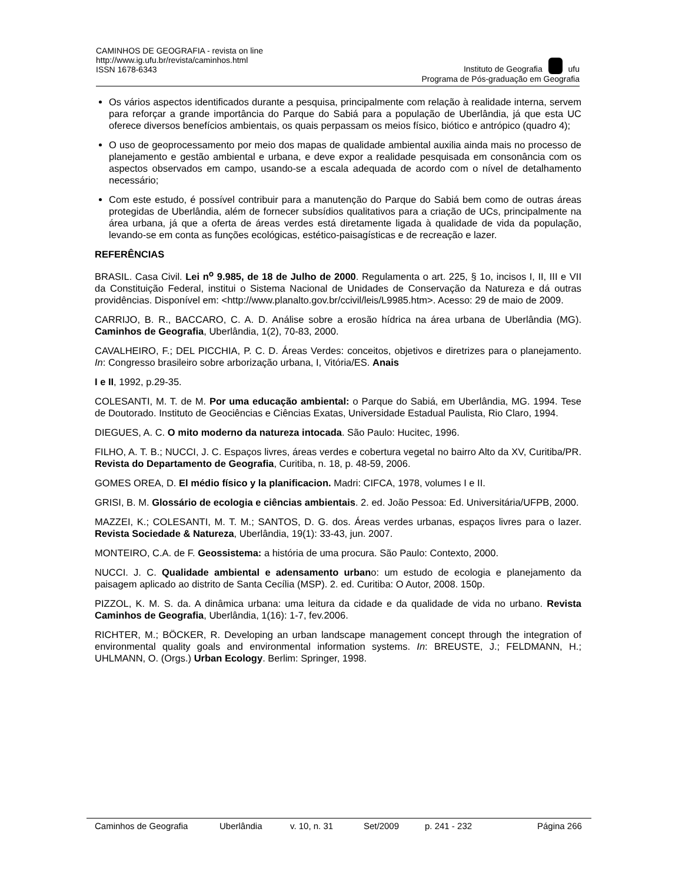CAMINHOS DE GEOGRAFIA - revista on line
http://www.ig.ufu.br/revista/caminhos.html
ISSN 1678-6343
Instituto de Geografia ufu
Programa de Pós-graduação em Geografia
Os vários aspectos identificados durante a pesquisa, principalmente com relação à realidade interna, servem para reforçar a grande importância do Parque do Sabiá para a população de Uberlândia, já que esta UC oferece diversos benefícios ambientais, os quais perpassam os meios físico, biótico e antrópico (quadro 4);
O uso de geoprocessamento por meio dos mapas de qualidade ambiental auxilia ainda mais no processo de planejamento e gestão ambiental e urbana, e deve expor a realidade pesquisada em consonância com os aspectos observados em campo, usando-se a escala adequada de acordo com o nível de detalhamento necessário;
Com este estudo, é possível contribuir para a manutenção do Parque do Sabiá bem como de outras áreas protegidas de Uberlândia, além de fornecer subsídios qualitativos para a criação de UCs, principalmente na área urbana, já que a oferta de áreas verdes está diretamente ligada à qualidade de vida da população, levando-se em conta as funções ecológicas, estético-paisagísticas e de recreação e lazer.
REFERÊNCIAS
BRASIL. Casa Civil. Lei n<sup>o</sup> 9.985, de 18 de Julho de 2000. Regulamenta o art. 225, § 1o, incisos I, II, III e VII da Constituição Federal, institui o Sistema Nacional de Unidades de Conservação da Natureza e dá outras providências. Disponível em: <http://www.planalto.gov.br/ccivil/leis/L9985.htm>. Acesso: 29 de maio de 2009.
CARRIJO, B. R., BACCARO, C. A. D. Análise sobre a erosão hídrica na área urbana de Uberlândia (MG). Caminhos de Geografia, Uberlândia, 1(2), 70-83, 2000.
CAVALHEIRO, F.; DEL PICCHIA, P. C. D. Áreas Verdes: conceitos, objetivos e diretrizes para o planejamento. In: Congresso brasileiro sobre arborização urbana, I, Vitória/ES. Anais
I e II, 1992, p.29-35.
COLESANTI, M. T. de M. Por uma educação ambiental: o Parque do Sabiá, em Uberlândia, MG. 1994. Tese de Doutorado. Instituto de Geociências e Ciências Exatas, Universidade Estadual Paulista, Rio Claro, 1994.
DIEGUES, A. C. O mito moderno da natureza intocada. São Paulo: Hucitec, 1996.
FILHO, A. T. B.; NUCCI, J. C. Espaços livres, áreas verdes e cobertura vegetal no bairro Alto da XV, Curitiba/PR. Revista do Departamento de Geografia, Curitiba, n. 18, p. 48-59, 2006.
GOMES OREA, D. El médio físico y la planificacion. Madri: CIFCA, 1978, volumes I e II.
GRISI, B. M. Glossário de ecologia e ciências ambientais. 2. ed. João Pessoa: Ed. Universitária/UFPB, 2000.
MAZZEI, K.; COLESANTI, M. T. M.; SANTOS, D. G. dos. Áreas verdes urbanas, espaços livres para o lazer. Revista Sociedade & Natureza, Uberlândia, 19(1): 33-43, jun. 2007.
MONTEIRO, C.A. de F. Geossistema: a história de uma procura. São Paulo: Contexto, 2000.
NUCCI. J. C. Qualidade ambiental e adensamento urbano: um estudo de ecologia e planejamento da paisagem aplicado ao distrito de Santa Cecília (MSP). 2. ed. Curitiba: O Autor, 2008. 150p.
PIZZOL, K. M. S. da. A dinâmica urbana: uma leitura da cidade e da qualidade de vida no urbano. Revista Caminhos de Geografia, Uberlândia, 1(16): 1-7, fev.2006.
RICHTER, M.; BÖCKER, R. Developing an urban landscape management concept through the integration of environmental quality goals and environmental information systems. In: BREUSTE, J.; FELDMANN, H.; UHLMANN, O. (Orgs.) Urban Ecology. Berlim: Springer, 1998.
Caminhos de Geografia Uberlândia v. 10, n. 31 Set/2009 p. 241 - 232 Página 266